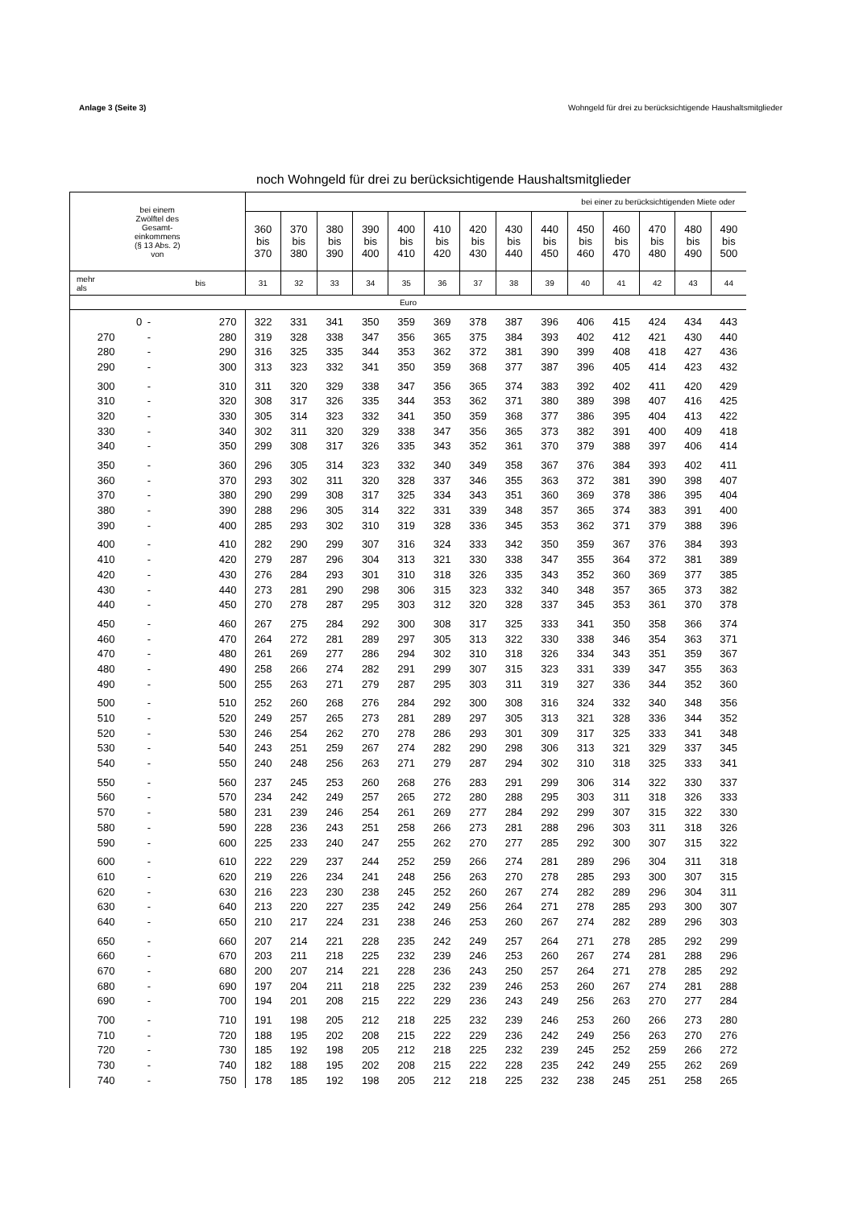Anlage 3 (Seite 3) Wohngeld für drei zu berücksichtigende Haushaltsmitglieder
noch Wohngeld für drei zu berücksichtigende Haushaltsmitglieder
| bei einem Zwölftel des Gesamt- einkommens (§ 13 Abs. 2) von | | | bei einer zu berücksichtigenden Miete oder | | | | | | | | | | | | | |
| --- | --- | --- | --- | --- | --- | --- | --- | --- | --- | --- | --- | --- | --- | --- | --- | --- |
| | | | 360 bis 370 | 370 bis 380 | 380 bis 390 | 390 bis 400 | 400 bis 410 | 410 bis 420 | 420 bis 430 | 430 bis 440 | 440 bis 450 | 450 bis 460 | 460 bis 470 | 470 bis 480 | 480 bis 490 | 490 bis 500 |
| mehr als | | bis | 31 | 32 | 33 | 34 | 35 | 36 | 37 | 38 | 39 | 40 | 41 | 42 | 43 | 44 |
| Euro | | | | | | | | | | | | | | | | |
| 0 | - | 270 | 322 | 331 | 341 | 350 | 359 | 369 | 378 | 387 | 396 | 406 | 415 | 424 | 434 | 443 |
| 270 | - | 280 | 319 | 328 | 338 | 347 | 356 | 365 | 375 | 384 | 393 | 402 | 412 | 421 | 430 | 440 |
| 280 | - | 290 | 316 | 325 | 335 | 344 | 353 | 362 | 372 | 381 | 390 | 399 | 408 | 418 | 427 | 436 |
| 290 | - | 300 | 313 | 323 | 332 | 341 | 350 | 359 | 368 | 377 | 387 | 396 | 405 | 414 | 423 | 432 |
| 300 | - | 310 | 311 | 320 | 329 | 338 | 347 | 356 | 365 | 374 | 383 | 392 | 402 | 411 | 420 | 429 |
| 310 | - | 320 | 308 | 317 | 326 | 335 | 344 | 353 | 362 | 371 | 380 | 389 | 398 | 407 | 416 | 425 |
| 320 | - | 330 | 305 | 314 | 323 | 332 | 341 | 350 | 359 | 368 | 377 | 386 | 395 | 404 | 413 | 422 |
| 330 | - | 340 | 302 | 311 | 320 | 329 | 338 | 347 | 356 | 365 | 373 | 382 | 391 | 400 | 409 | 418 |
| 340 | - | 350 | 299 | 308 | 317 | 326 | 335 | 343 | 352 | 361 | 370 | 379 | 388 | 397 | 406 | 414 |
| 350 | - | 360 | 296 | 305 | 314 | 323 | 332 | 340 | 349 | 358 | 367 | 376 | 384 | 393 | 402 | 411 |
| 360 | - | 370 | 293 | 302 | 311 | 320 | 328 | 337 | 346 | 355 | 363 | 372 | 381 | 390 | 398 | 407 |
| 370 | - | 380 | 290 | 299 | 308 | 317 | 325 | 334 | 343 | 351 | 360 | 369 | 378 | 386 | 395 | 404 |
| 380 | - | 390 | 288 | 296 | 305 | 314 | 322 | 331 | 339 | 348 | 357 | 365 | 374 | 383 | 391 | 400 |
| 390 | - | 400 | 285 | 293 | 302 | 310 | 319 | 328 | 336 | 345 | 353 | 362 | 371 | 379 | 388 | 396 |
| 400 | - | 410 | 282 | 290 | 299 | 307 | 316 | 324 | 333 | 342 | 350 | 359 | 367 | 376 | 384 | 393 |
| 410 | - | 420 | 279 | 287 | 296 | 304 | 313 | 321 | 330 | 338 | 347 | 355 | 364 | 372 | 381 | 389 |
| 420 | - | 430 | 276 | 284 | 293 | 301 | 310 | 318 | 326 | 335 | 343 | 352 | 360 | 369 | 377 | 385 |
| 430 | - | 440 | 273 | 281 | 290 | 298 | 306 | 315 | 323 | 332 | 340 | 348 | 357 | 365 | 373 | 382 |
| 440 | - | 450 | 270 | 278 | 287 | 295 | 303 | 312 | 320 | 328 | 337 | 345 | 353 | 361 | 370 | 378 |
| 450 | - | 460 | 267 | 275 | 284 | 292 | 300 | 308 | 317 | 325 | 333 | 341 | 350 | 358 | 366 | 374 |
| 460 | - | 470 | 264 | 272 | 281 | 289 | 297 | 305 | 313 | 322 | 330 | 338 | 346 | 354 | 363 | 371 |
| 470 | - | 480 | 261 | 269 | 277 | 286 | 294 | 302 | 310 | 318 | 326 | 334 | 343 | 351 | 359 | 367 |
| 480 | - | 490 | 258 | 266 | 274 | 282 | 291 | 299 | 307 | 315 | 323 | 331 | 339 | 347 | 355 | 363 |
| 490 | - | 500 | 255 | 263 | 271 | 279 | 287 | 295 | 303 | 311 | 319 | 327 | 336 | 344 | 352 | 360 |
| 500 | - | 510 | 252 | 260 | 268 | 276 | 284 | 292 | 300 | 308 | 316 | 324 | 332 | 340 | 348 | 356 |
| 510 | - | 520 | 249 | 257 | 265 | 273 | 281 | 289 | 297 | 305 | 313 | 321 | 328 | 336 | 344 | 352 |
| 520 | - | 530 | 246 | 254 | 262 | 270 | 278 | 286 | 293 | 301 | 309 | 317 | 325 | 333 | 341 | 348 |
| 530 | - | 540 | 243 | 251 | 259 | 267 | 274 | 282 | 290 | 298 | 306 | 313 | 321 | 329 | 337 | 345 |
| 540 | - | 550 | 240 | 248 | 256 | 263 | 271 | 279 | 287 | 294 | 302 | 310 | 318 | 325 | 333 | 341 |
| 550 | - | 560 | 237 | 245 | 253 | 260 | 268 | 276 | 283 | 291 | 299 | 306 | 314 | 322 | 330 | 337 |
| 560 | - | 570 | 234 | 242 | 249 | 257 | 265 | 272 | 280 | 288 | 295 | 303 | 311 | 318 | 326 | 333 |
| 570 | - | 580 | 231 | 239 | 246 | 254 | 261 | 269 | 277 | 284 | 292 | 299 | 307 | 315 | 322 | 330 |
| 580 | - | 590 | 228 | 236 | 243 | 251 | 258 | 266 | 273 | 281 | 288 | 296 | 303 | 311 | 318 | 326 |
| 590 | - | 600 | 225 | 233 | 240 | 247 | 255 | 262 | 270 | 277 | 285 | 292 | 300 | 307 | 315 | 322 |
| 600 | - | 610 | 222 | 229 | 237 | 244 | 252 | 259 | 266 | 274 | 281 | 289 | 296 | 304 | 311 | 318 |
| 610 | - | 620 | 219 | 226 | 234 | 241 | 248 | 256 | 263 | 270 | 278 | 285 | 293 | 300 | 307 | 315 |
| 620 | - | 630 | 216 | 223 | 230 | 238 | 245 | 252 | 260 | 267 | 274 | 282 | 289 | 296 | 304 | 311 |
| 630 | - | 640 | 213 | 220 | 227 | 235 | 242 | 249 | 256 | 264 | 271 | 278 | 285 | 293 | 300 | 307 |
| 640 | - | 650 | 210 | 217 | 224 | 231 | 238 | 246 | 253 | 260 | 267 | 274 | 282 | 289 | 296 | 303 |
| 650 | - | 660 | 207 | 214 | 221 | 228 | 235 | 242 | 249 | 257 | 264 | 271 | 278 | 285 | 292 | 299 |
| 660 | - | 670 | 203 | 211 | 218 | 225 | 232 | 239 | 246 | 253 | 260 | 267 | 274 | 281 | 288 | 296 |
| 670 | - | 680 | 200 | 207 | 214 | 221 | 228 | 236 | 243 | 250 | 257 | 264 | 271 | 278 | 285 | 292 |
| 680 | - | 690 | 197 | 204 | 211 | 218 | 225 | 232 | 239 | 246 | 253 | 260 | 267 | 274 | 281 | 288 |
| 690 | - | 700 | 194 | 201 | 208 | 215 | 222 | 229 | 236 | 243 | 249 | 256 | 263 | 270 | 277 | 284 |
| 700 | - | 710 | 191 | 198 | 205 | 212 | 218 | 225 | 232 | 239 | 246 | 253 | 260 | 266 | 273 | 280 |
| 710 | - | 720 | 188 | 195 | 202 | 208 | 215 | 222 | 229 | 236 | 242 | 249 | 256 | 263 | 270 | 276 |
| 720 | - | 730 | 185 | 192 | 198 | 205 | 212 | 218 | 225 | 232 | 239 | 245 | 252 | 259 | 266 | 272 |
| 730 | - | 740 | 182 | 188 | 195 | 202 | 208 | 215 | 222 | 228 | 235 | 242 | 249 | 255 | 262 | 269 |
| 740 | - | 750 | 178 | 185 | 192 | 198 | 205 | 212 | 218 | 225 | 232 | 238 | 245 | 251 | 258 | 265 |